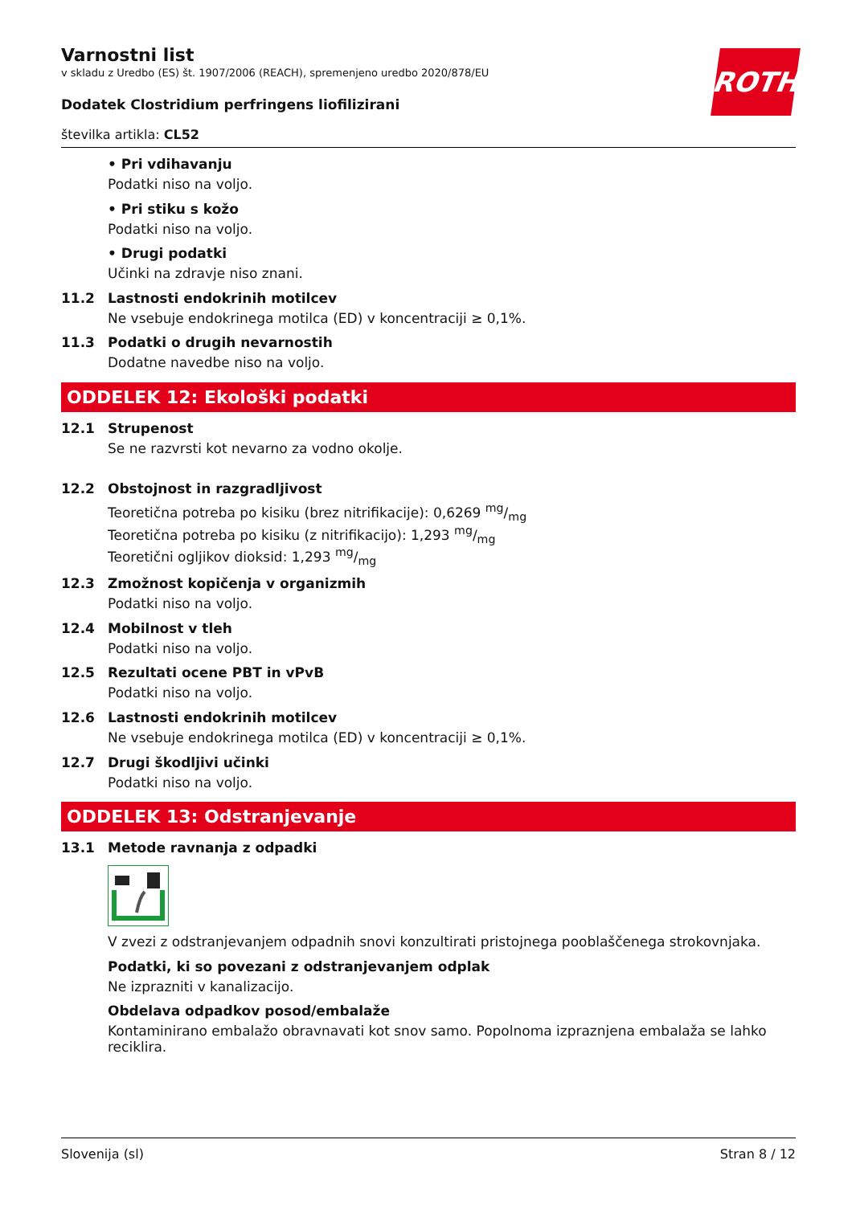ROTH
Varnostni list
v skladu z Uredbo (ES) št. 1907/2006 (REACH), spremenjeno uredbo 2020/878/EU
Dodatek Clostridium perfringens liofilizirani
številka artikla: CL52
• Pri vdihavanju
Podatki niso na voljo.
• Pri stiku s kožo
Podatki niso na voljo.
• Drugi podatki
Učinki na zdravje niso znani.
11.2 Lastnosti endokrinih motilcev
Ne vsebuje endokrinega motilca (ED) v koncentraciji ≥ 0,1%.
11.3 Podatki o drugih nevarnostih
Dodatne navedbe niso na voljo.
ODDELEK 12: Ekološki podatki
12.1 Strupenost
Se ne razvrsti kot nevarno za vodno okolje.
12.2 Obstojnost in razgradljivost
Teoretična potreba po kisiku (brez nitrifikacije): 0,6269 mg/mg
Teoretična potreba po kisiku (z nitrifikacijo): 1,293 mg/mg
Teoretični ogljikov dioksid: 1,293 mg/mg
12.3 Zmožnost kopičenja v organizmih
Podatki niso na voljo.
12.4 Mobilnost v tleh
Podatki niso na voljo.
12.5 Rezultati ocene PBT in vPvB
Podatki niso na voljo.
12.6 Lastnosti endokrinih motilcev
Ne vsebuje endokrinega motilca (ED) v koncentraciji ≥ 0,1%.
12.7 Drugi škodljivi učinki
Podatki niso na voljo.
ODDELEK 13: Odstranjevanje
13.1 Metode ravnanja z odpadki
V zvezi z odstranjevanjem odpadnih snovi konzultirati pristojnega pooblaščenega strokovnjaka.
Podatki, ki so povezani z odstranjevanjem odplak
Ne izprazniti v kanalizacijo.
Obdelava odpadkov posod/embalaže
Kontaminirano embalažo obravnavati kot snov samo. Popolnoma izpraznjena embalaža se lahko reciklira.
Slovenija (sl) Stran 8 / 12